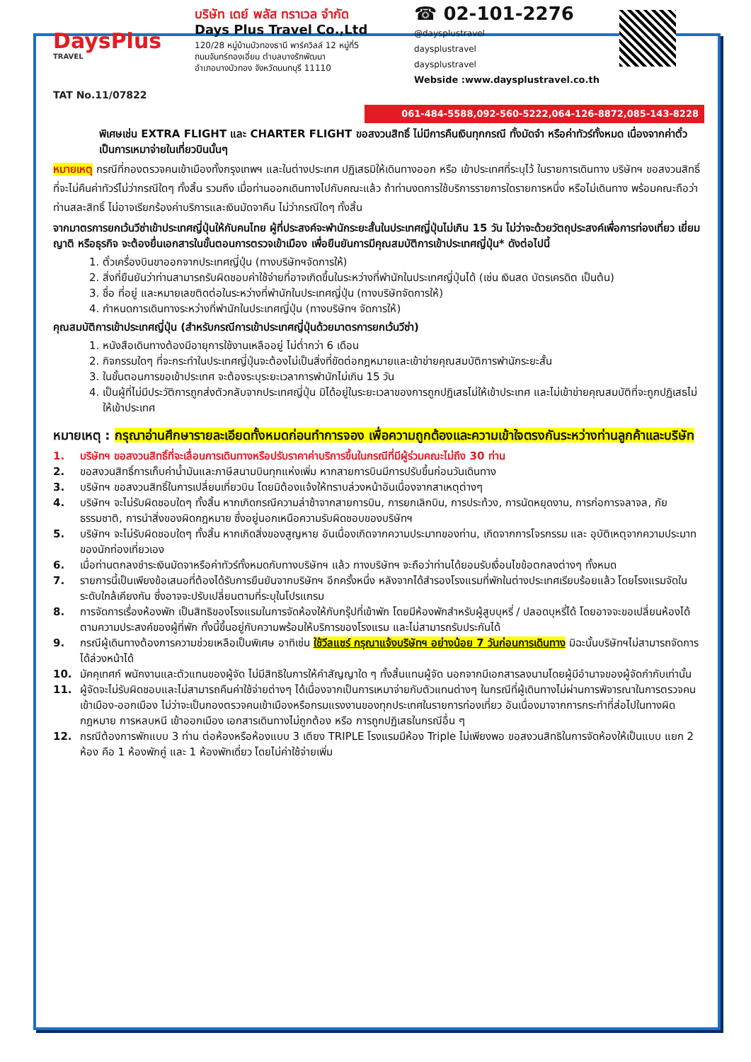DaysPlus
TRAVEL
TAT No.11/07822
บริษัท เดย์ พลัส ทราเวล จำกัด
Days Plus Travel Co.,Ltd
120/28 หมู่บ้านบัวทองธานี พาร์ควิลล์ 12 หมู่ที่5
ถนนจันทร์ทองเอี่ยม ตำบลบางรักพัฒนา
อำเภอบางบัวทอง จังหวัดนนทบุรี 11110
☎ 02-101-2276
@daysplustravel
daysplustravel
daysplustravel
Webside :www.daysplustravel.co.th
061-484-5588,092-560-5222,064-126-8872,085-143-8228
พิเศษเช่น EXTRA FLIGHT และ CHARTER FLIGHT ขอสงวนสิทธิ์ ไม่มีการคืนเงินทุกกรณี ทั้งมัดจำ หรือค่าทัวร์ทั้งหมด เนื่องจากค่าตั๋วเป็นการเหมาจ่ายในเที่ยวบินนั้นๆ
หมายเหตุ กรณีที่กองตรวจคนเข้าเมืองทั้งกรุงเทพฯ และในต่างประเทศ ปฏิเสธมิให้เดินทางออก หรือ เข้าประเทศที่ระบุไว้ ในรายการเดินทาง บริษัทฯ ขอสงวนสิทธิ์ที่จะไม่คืนค่าทัวร์ไม่ว่ากรณีใดๆ ทั้งสิ้น รวมถึง เมื่อท่านออกเดินทางไปกับคณะแล้ว ถ้าท่านงดการใช้บริการรายการใดรายการหนึ่ง หรือไม่เดินทาง พร้อมคณะถือว่าท่านสละสิทธิ์ ไม่อาจเรียกร้องค่าบริการและเงินมัดจาคืน ไม่ว่ากรณีใดๆ ทั้งสิ้น
จากมาตรการยกเว้นวีซ่าเข้าประเทศญี่ปุ่นให้กับคนไทย ผู้ที่ประสงค์จะพำนักระยะสั้นในประเทศญี่ปุ่นไม่เกิน 15 วัน ไม่ว่าจะด้วยวัตถุประสงค์เพื่อการท่องเที่ยว เยี่ยมญาติ หรือธุรกิจ จะต้องยื่นเอกสารในขั้นตอนการตรวจเข้าเมือง เพื่อยืนยันการมีคุณสมบัติการเข้าประเทศญี่ปุ่น* ดังต่อไปนี้
1. ตั๋วเครื่องบินขาออกจากประเทศญี่ปุ่น (ทางบริษัทฯจัดการให้)
2. สิ่งที่ยืนยันว่าท่านสามารถรับผิดชอบค่าใช้จ่ายที่อาจเกิดขึ้นในระหว่างที่พำนักในประเทศญี่ปุ่นได้ (เช่น เงินสด บัตรเครดิต เป็นต้น)
3. ชื่อ ที่อยู่ และหมายเลขติดต่อในระหว่างที่พำนักในประเทศญี่ปุ่น (ทางบริษัทจัดการให้)
4. กำหนดการเดินทางระหว่างที่พำนักในประเทศญี่ปุ่น (ทางบริษัทฯ จัดการให้)
คุณสมบัติการเข้าประเทศญี่ปุ่น (สำหรับกรณีการเข้าประเทศญี่ปุ่นด้วยมาตรการยกเว้นวีซ่า)
1. หนังสือเดินทางต้องมีอายุการใช้งานเหลืออยู่ ไม่ต่ำกว่า 6 เดือน
2. กิจกรรมใดๆ ที่จะกระทำในประเทศญี่ปุ่นจะต้องไม่เป็นสิ่งที่ขัดต่อกฎหมายและเข้าข่ายคุณสมบัติการพำนักระยะสั้น
3. ในขั้นตอนการขอเข้าประเทศ จะต้องระบุระยะเวลาการพำนักไม่เกิน 15 วัน
4. เป็นผู้ที่ไม่มีประวัติการถูกส่งตัวกลับจากประเทศญี่ปุ่น มิได้อยู่ในระยะเวลาของการถูกปฏิเสธไม่ให้เข้าประเทศ และไม่เข้าข่ายคุณสมบัติที่จะถูกปฏิเสธไม่ให้เข้าประเทศ
หมายเหตุ : กรุณาอ่านศึกษารายละเอียดทั้งหมดก่อนทำการจอง เพื่อความถูกต้องและความเข้าใจตรงกันระหว่างท่านลูกค้าและบริษัท
1. บริษัทฯ ขอสงวนสิทธิ์ที่จะเลื่อนการเดินทางหรือปรับราคาค่าบริการขึ้นในกรณีที่มีผู้ร่วมคณะไม่ถึง 30 ท่าน
2. ขอสงวนสิทธิ์การเก็บค่าน้ำมันและภาษีสนามบินทุกแห่งเพิ่ม หากสายการบินมีการปรับขึ้นก่อนวันเดินทาง
3. บริษัทฯ ขอสงวนสิทธิ์ในการเปลี่ยนเที่ยวบิน โดยมิต้องแจ้งให้ทราบล่วงหน้าอันเนื่องจากสาเหตุต่างๆ
4. บริษัทฯ จะไม่รับผิดชอบใดๆ ทั้งสิ้น หากเกิดกรณีความล่าช้าจากสายการบิน, การยกเลิกบิน, การประท้วง, การนัดหยุดงาน, การก่อการจลาจล, ภัยธรรมชาติ, การนำสิ่งของผิดกฎหมาย ซึ่งอยู่นอกเหนือความรับผิดชอบของบริษัทฯ
5. บริษัทฯ จะไม่รับผิดชอบใดๆ ทั้งสิ้น หากเกิดสิ่งของสูญหาย อันเนื่องเกิดจากความประมาทของท่าน, เกิดจากการโจรกรรม และ อุบัติเหตุจากความประมาทของนักท่องเที่ยวเอง
6. เมื่อท่านตกลงชำระเงินมัดจาหรือค่าทัวร์ทั้งหมดกับทางบริษัทฯ แล้ว ทางบริษัทฯ จะถือว่าท่านได้ยอมรับเงื่อนไขข้อตกลงต่างๆ ทั้งหมด
7. รายการนี้เป็นเพียงข้อเสนอที่ต้องได้รับการยืนยันจากบริษัทฯ อีกครั้งหนึ่ง หลังจากได้สำรองโรงแรมที่พักในต่างประเทศเรียบร้อยแล้ว โดยโรงแรมจัดในระดับใกล้เคียงกัน ซึ่งอาจจะปรับเปลี่ยนตามที่ระบุในโปรแกรม
8. การจัดการเรื่องห้องพัก เป็นสิทธิของโรงแรมในการจัดห้องให้กับกรุ๊ปที่เข้าพัก โดยมีห้องพักสำหรับผู้สูบบุหรี่ / ปลอดบุหรี่ได้ โดยอาจจะขอเปลี่ยนห้องได้ตามความประสงค์ของผู้ที่พัก ทั้งนี้ขึ้นอยู่กับความพร้อมให้บริการของโรงแรม และไม่สามารถรับประกันได้
9. กรณีผู้เดินทางต้องการความช่วยเหลือเป็นพิเศษ อาทิเช่น ใช้วีลแชร์ กรุณาแจ้งบริษัทฯ อย่างน้อย 7 วันก่อนการเดินทาง มิฉะนั้นบริษัทฯไม่สามารถจัดการได้ล่วงหน้าได้
10. มัคคุเทศก์ พนักงานและตัวแทนของผู้จัด ไม่มีสิทธิในการให้คำสัญญาใด ๆ ทั้งสิ้นแทนผู้จัด นอกจากมีเอกสารลงนามโดยผู้มีอำนาจของผู้จัดกำกับเท่านั้น
11. ผู้จัดจะไม่รับผิดชอบและไม่สามารถคืนค่าใช้จ่ายต่างๆ ได้เนื่องจากเป็นการเหมาจ่ายกับตัวแทนต่างๆ ในกรณีที่ผู้เดินทางไม่ผ่านการพิจารณาในการตรวจคนเข้าเมือง-ออกเมือง ไม่ว่าจะเป็นกองตรวจคนเข้าเมืองหรือกรมแรงงานของทุกประเทศในรายการท่องเที่ยว อันเนื่องมาจากการกระทำที่ส่อไปในทางผิดกฎหมาย การหลบหนี เข้าออกเมือง เอกสารเดินทางไม่ถูกต้อง หรือ การถูกปฏิเสธในกรณีอื่น ๆ
12. กรณีต้องการพักแบบ 3 ท่าน ต่อห้องหรือห้องแบบ 3 เตียง TRIPLE โรงแรมมีห้อง Triple ไม่เพียงพอ ขอสงวนสิทธิในการจัดห้องให้เป็นแบบ แยก 2 ห้อง คือ 1 ห้องพักคู่ และ 1 ห้องพักเดี่ยว โดยไม่ค่าใช้จ่ายเพิ่ม